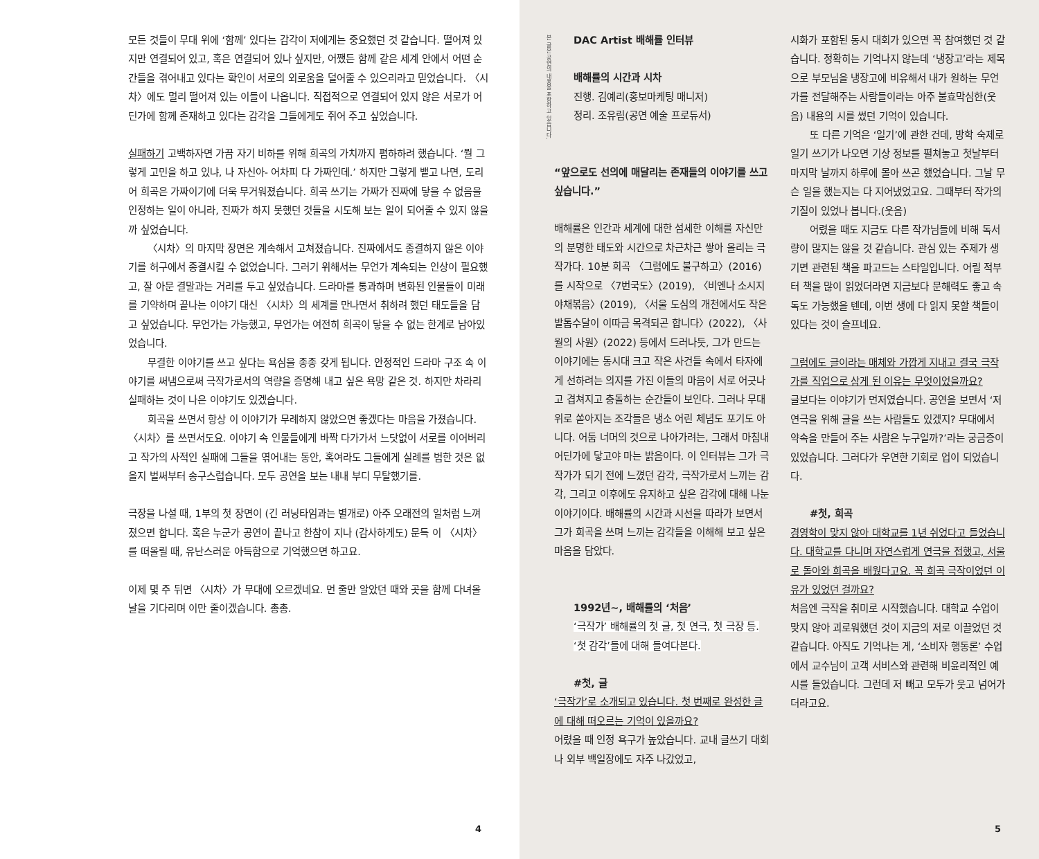모든 것들이 무대 위에 ‘함께’ 있다는 감각이 저에게는 중요했던 것 같습니다. 떨어져 있지만 연결되어 있고, 혹은 연결되어 있나 싶지만, 어쨌든 함께 같은 세계 안에서 어떤 순간들을 겪어내고 있다는 확인이 서로의 외로움을 덜어줄 수 있으리라고 믿었습니다. 〈시차〉에도 멀리 떨어져 있는 이들이 나옵니다. 직접적으로 연결되어 있지 않은 서로가 어딘가에 함께 존재하고 있다는 감각을 그들에게도 쥐어 주고 싶었습니다.
실패하기 고백하자면 가끔 자기 비하를 위해 희곡의 가치까지 폄하하려 했습니다. ‘뭘 그렇게 고민을 하고 있냐, 나 자신아- 어차피 다 가짜인데.’ 하지만 그렇게 뱉고 나면, 도리어 희곡은 가짜이기에 더욱 무거워졌습니다. 희곡 쓰기는 가짜가 진짜에 닿을 수 없음을 인정하는 일이 아니라, 진짜가 하지 못했던 것들을 시도해 보는 일이 되어줄 수 있지 않을까 싶었습니다.
〈시차〉의 마지막 장면은 계속해서 고쳐졌습니다. 진짜에서도 종결하지 않은 이야기를 허구에서 종결시킬 수 없었습니다. 그러기 위해서는 무언가 계속되는 인상이 필요했고, 잘 아문 결말과는 거리를 두고 싶었습니다. 드라마를 통과하며 변화된 인물들이 미래를 기약하며 끝나는 이야기 대신 〈시차〉의 세계를 만나면서 취하려 했던 태도들을 담고 싶었습니다. 무언가는 가능했고, 무언가는 여전히 희곡이 닿을 수 없는 한계로 남아있었습니다.
무결한 이야기를 쓰고 싶다는 욕심을 종종 갖게 됩니다. 안정적인 드라마 구조 속 이야기를 써냄으로써 극작가로서의 역량을 증명해 내고 싶은 욕망 같은 것. 하지만 차라리 실패하는 것이 나은 이야기도 있겠습니다.
희곡을 쓰면서 항상 이 이야기가 무례하지 않았으면 좋겠다는 마음을 가졌습니다. 〈시차〉를 쓰면서도요. 이야기 속 인물들에게 바짝 다가가서 느닷없이 서로를 이어버리고 작가의 사적인 실패에 그들을 엮어내는 동안, 혹여라도 그들에게 실례를 범한 것은 없을지 벌써부터 송구스럽습니다. 모두 공연을 보는 내내 부디 무탈했기를.
극장을 나설 때, 1부의 첫 장면이 (긴 러닝타임과는 별개로) 아주 오래전의 일처럼 느껴졌으면 합니다. 혹은 누군가 공연이 끝나고 한참이 지나 (감사하게도) 문득 이 〈시차〉를 떠올릴 때, 유난스러운 아득함으로 기억했으면 하고요.
이제 몇 주 뒤면 〈시차〉가 무대에 오르겠네요. 먼 줄만 알았던 때와 곳을 함께 다녀올 날을 기다리며 이만 줄이겠습니다. 총총.
4
본 글은 공연의 내용을 포함하고 있습니다.
DAC Artist 배해률 인터뷰
배해률의 시간과 시차
진행. 김예리(홍보마케팅 매니저)
정리. 조유림(공연 예술 프로듀서)
“앞으로도 선의에 매달리는 존재들의 이야기를 쓰고 싶습니다.”
배해률은 인간과 세계에 대한 섬세한 이해를 자신만의 분명한 태도와 시간으로 차근차근 쌓아 올리는 극작가다. 10분 희곡 〈그럼에도 불구하고〉(2016)를 시작으로 〈7번국도〉(2019), 〈비엔나 소시지 야채볶음〉(2019), 〈서울 도심의 개천에서도 작은발톱수달이 이따금 목격되곤 합니다〉(2022), 〈사월의 사원〉(2022) 등에서 드러나듯, 그가 만드는 이야기에는 동시대 크고 작은 사건들 속에서 타자에게 선하려는 의지를 가진 이들의 마음이 서로 어긋나고 겹쳐지고 충돌하는 순간들이 보인다. 그러나 무대 위로 쏟아지는 조각들은 냉소 어린 체념도 포기도 아니다. 어둠 너머의 것으로 나아가려는, 그래서 마침내 어딘가에 닿고야 마는 밝음이다. 이 인터뷰는 그가 극작가가 되기 전에 느꼈던 감각, 극작가로서 느끼는 감각, 그리고 이후에도 유지하고 싶은 감각에 대해 나눈 이야기이다. 배해률의 시간과 시선을 따라가 보면서 그가 희곡을 쓰며 느끼는 감각들을 이해해 보고 싶은 마음을 담았다.
1992년~, 배해률의 ‘처음’
‘극작가’ 배해률의 첫 글, 첫 연극, 첫 극장 등.
‘첫 감각’들에 대해 들여다본다.
#첫, 글
‘극작가’로 소개되고 있습니다. 첫 번째로 완성한 글에 대해 떠오르는 기억이 있을까요?
어렸을 때 인정 욕구가 높았습니다. 교내 글쓰기 대회나 외부 백일장에도 자주 나갔었고,
시화가 포함된 동시 대회가 있으면 꼭 참여했던 것 같습니다. 정확히는 기억나지 않는데 ‘냉장고’라는 제목으로 부모님을 냉장고에 비유해서 내가 원하는 무언가를 전달해주는 사람들이라는 아주 불효막심한(웃음) 내용의 시를 썼던 기억이 있습니다.
또 다른 기억은 ‘일기’에 관한 건데, 방학 숙제로 일기 쓰기가 나오면 기상 정보를 펼쳐놓고 첫날부터 마지막 날까지 하루에 몰아 쓰곤 했었습니다. 그날 무슨 일을 했는지는 다 지어냈었고요. 그때부터 작가의 기질이 있었나 봅니다.(웃음)
어렸을 때도 지금도 다른 작가님들에 비해 독서량이 많지는 않을 것 같습니다. 관심 있는 주제가 생기면 관련된 책을 파고드는 스타일입니다. 어릴 적부터 책을 많이 읽었더라면 지금보다 문해력도 좋고 속독도 가능했을 텐데, 이번 생에 다 읽지 못할 책들이 있다는 것이 슬프네요.
그럼에도 글이라는 매체와 가깝게 지내고 결국 극작가를 직업으로 삼게 된 이유는 무엇이었을까요?
글보다는 이야기가 먼저였습니다. 공연을 보면서 ‘저 연극을 위해 글을 쓰는 사람들도 있겠지? 무대에서 약속을 만들어 주는 사람은 누구일까?’라는 궁금증이 있었습니다. 그러다가 우연한 기회로 업이 되었습니다.
#첫, 희곡
경영학이 맞지 않아 대학교를 1년 쉬었다고 들었습니다. 대학교를 다니며 자연스럽게 연극을 접했고, 서울로 돌아와 희곡을 배웠다고요. 꼭 희곡 극작이었던 이유가 있었던 걸까요?
처음엔 극작을 취미로 시작했습니다. 대학교 수업이 맞지 않아 괴로워했던 것이 지금의 저로 이끌었던 것 같습니다. 아직도 기억나는 게, ‘소비자 행동론’ 수업에서 교수님이 고객 서비스와 관련해 비윤리적인 예시를 들었습니다. 그런데 저 빼고 모두가 웃고 넘어가더라고요.
5